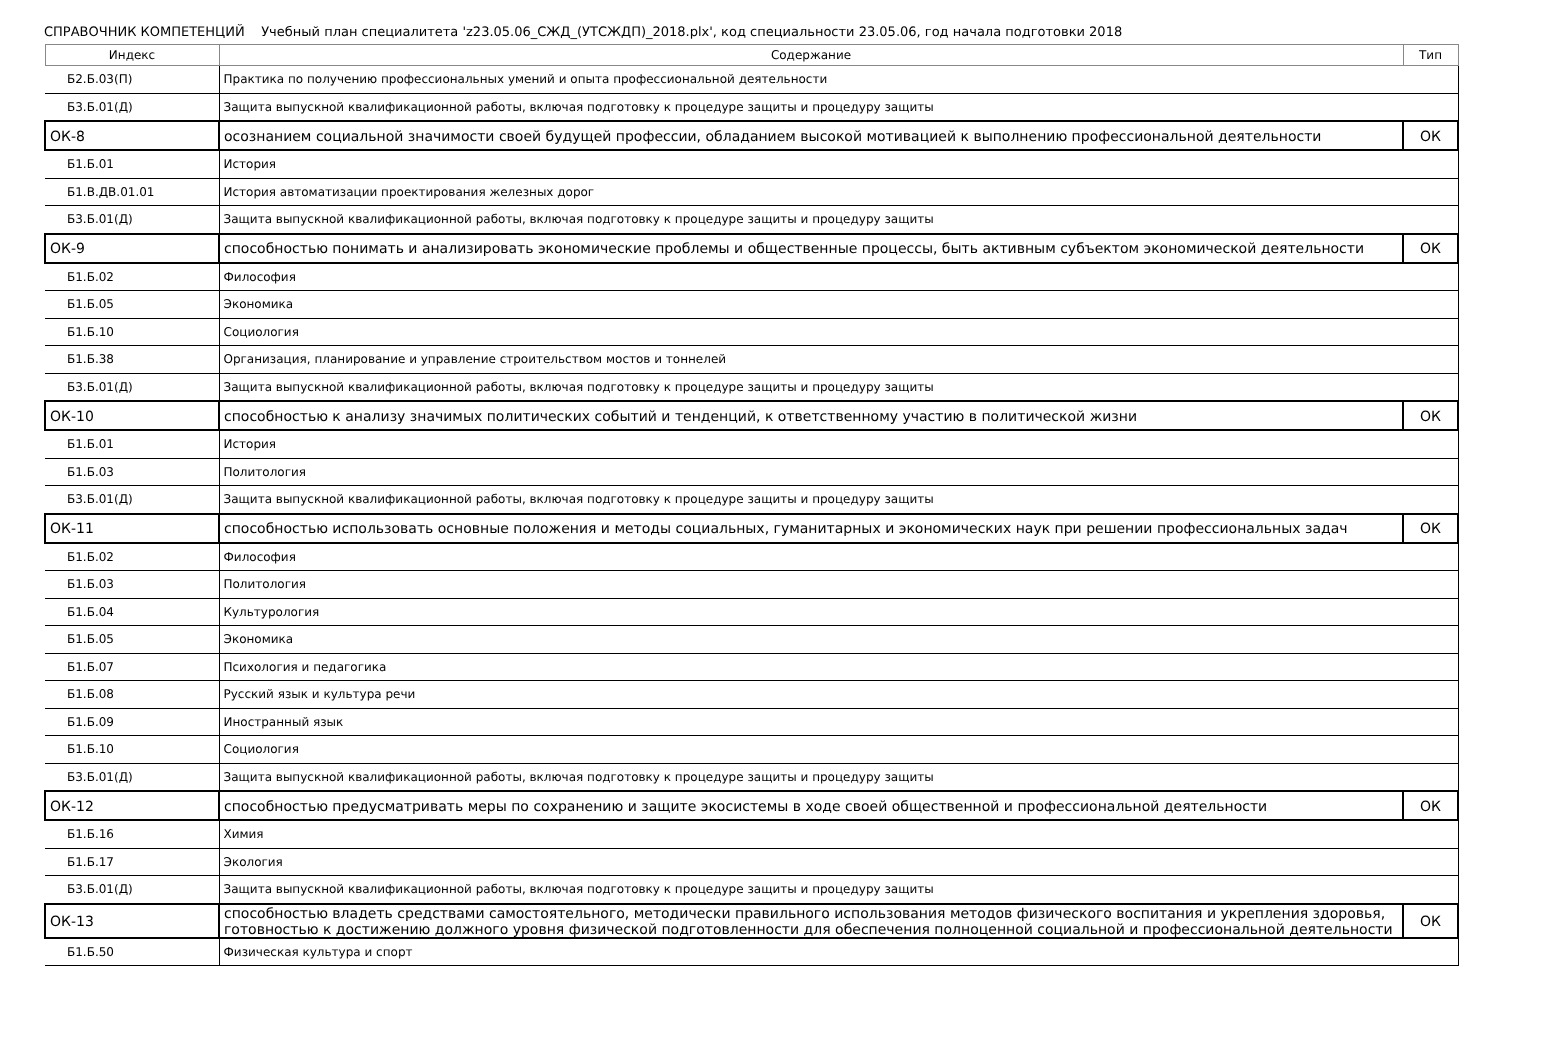СПРАВОЧНИК КОМПЕТЕНЦИЙ Учебный план специалитета 'z23.05.06_СЖД_(УТСЖДП)_2018.plx', код специальности 23.05.06, год начала подготовки 2018
| Индекс | Содержание | Тип |
| --- | --- | --- |
| Б2.Б.03(П) | Практика по получению профессиональных умений и опыта профессиональной деятельности | |
| Б3.Б.01(Д) | Защита выпускной квалификационной работы, включая подготовку к процедуре защиты и процедуру защиты | |
| ОК-8 | осознанием социальной значимости своей будущей профессии, обладанием высокой мотивацией к выполнению профессиональной деятельности | ОК |
| Б1.Б.01 | История | |
| Б1.В.ДВ.01.01 | История автоматизации проектирования железных дорог | |
| Б3.Б.01(Д) | Защита выпускной квалификационной работы, включая подготовку к процедуре защиты и процедуру защиты | |
| ОК-9 | способностью понимать и анализировать экономические проблемы и общественные процессы, быть активным субъектом экономической деятельности | ОК |
| Б1.Б.02 | Философия | |
| Б1.Б.05 | Экономика | |
| Б1.Б.10 | Социология | |
| Б1.Б.38 | Организация, планирование и управление строительством мостов и тоннелей | |
| Б3.Б.01(Д) | Защита выпускной квалификационной работы, включая подготовку к процедуре защиты и процедуру защиты | |
| ОК-10 | способностью к анализу значимых политических событий и тенденций, к ответственному участию в политической жизни | ОК |
| Б1.Б.01 | История | |
| Б1.Б.03 | Политология | |
| Б3.Б.01(Д) | Защита выпускной квалификационной работы, включая подготовку к процедуре защиты и процедуру защиты | |
| ОК-11 | способностью использовать основные положения и методы социальных, гуманитарных и экономических наук при решении профессиональных задач | ОК |
| Б1.Б.02 | Философия | |
| Б1.Б.03 | Политология | |
| Б1.Б.04 | Культурология | |
| Б1.Б.05 | Экономика | |
| Б1.Б.07 | Психология и педагогика | |
| Б1.Б.08 | Русский язык и культура речи | |
| Б1.Б.09 | Иностранный язык | |
| Б1.Б.10 | Социология | |
| Б3.Б.01(Д) | Защита выпускной квалификационной работы, включая подготовку к процедуре защиты и процедуру защиты | |
| ОК-12 | способностью предусматривать меры по сохранению и защите экосистемы в ходе своей общественной и профессиональной деятельности | ОК |
| Б1.Б.16 | Химия | |
| Б1.Б.17 | Экология | |
| Б3.Б.01(Д) | Защита выпускной квалификационной работы, включая подготовку к процедуре защиты и процедуру защиты | |
| ОК-13 | способностью владеть средствами самостоятельного, методически правильного использования методов физического воспитания и укрепления здоровья, готовностью к достижению должного уровня физической подготовленности для обеспечения полноценной социальной и профессиональной деятельности | ОК |
| Б1.Б.50 | Физическая культура и спорт | |